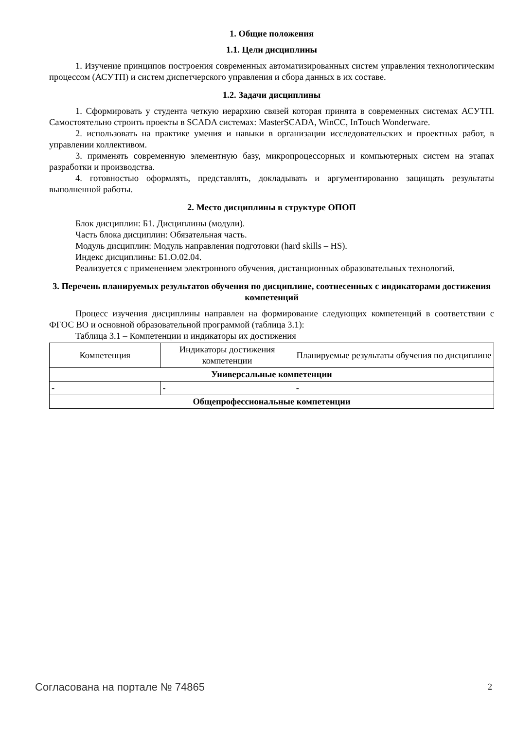1. Общие положения
1.1. Цели дисциплины
1. Изучение принципов построения современных автоматизированных систем управления технологическим процессом (АСУТП) и систем диспетчерского управления и сбора данных в их составе.
1.2. Задачи дисциплины
1. Сформировать у студента четкую иерархию связей которая принята в современных системах АСУТП. Самостоятельно строить проекты в SCADA системах: MasterSCADA, WinCC, InTouch Wonderware.
2. использовать на практике умения и навыки в организации исследовательских и проектных работ, в управлении коллективом.
3. применять современную элементную базу, микропроцессорных и компьютерных систем на этапах разработки и производства.
4. готовностью оформлять, представлять, докладывать и аргументированно защищать результаты выполненной работы.
2. Место дисциплины в структуре ОПОП
Блок дисциплин: Б1. Дисциплины (модули).
Часть блока дисциплин: Обязательная часть.
Модуль дисциплин: Модуль направления подготовки (hard skills – HS).
Индекс дисциплины: Б1.О.02.04.
Реализуется с применением электронного обучения, дистанционных образовательных технологий.
3. Перечень планируемых результатов обучения по дисциплине, соотнесенных с индикаторами достижения компетенций
Процесс изучения дисциплины направлен на формирование следующих компетенций в соответствии с ФГОС ВО и основной образовательной программой (таблица 3.1):
Таблица 3.1 – Компетенции и индикаторы их достижения
| Компетенция | Индикаторы достижения компетенции | Планируемые результаты обучения по дисциплине |
| --- | --- | --- |
| Универсальные компетенции | | |
| - | - | - |
| Общепрофессиональные компетенции | | |
Согласована на портале № 74865 2